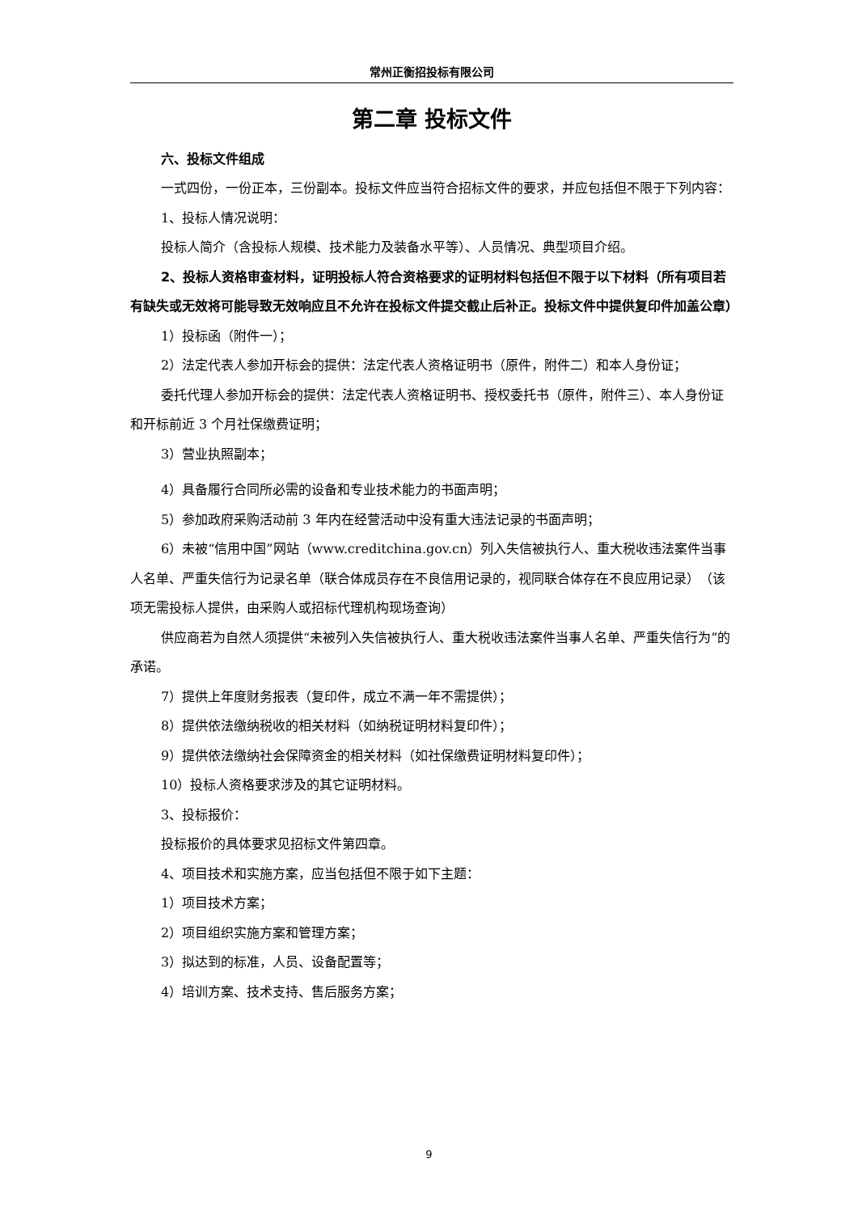常州正衡招投标有限公司
第二章 投标文件
六、投标文件组成
一式四份，一份正本，三份副本。投标文件应当符合招标文件的要求，并应包括但不限于下列内容：
1、投标人情况说明：
投标人简介（含投标人规模、技术能力及装备水平等）、人员情况、典型项目介绍。
2、投标人资格审查材料，证明投标人符合资格要求的证明材料包括但不限于以下材料（所有项目若有缺失或无效将可能导致无效响应且不允许在投标文件提交截止后补正。投标文件中提供复印件加盖公章）
1）投标函（附件一）；
2）法定代表人参加开标会的提供：法定代表人资格证明书（原件，附件二）和本人身份证；
委托代理人参加开标会的提供：法定代表人资格证明书、授权委托书（原件，附件三）、本人身份证和开标前近 3 个月社保缴费证明；
3）营业执照副本；
4）具备履行合同所必需的设备和专业技术能力的书面声明；
5）参加政府采购活动前 3 年内在经营活动中没有重大违法记录的书面声明；
6）未被“信用中国”网站（www.creditchina.gov.cn）列入失信被执行人、重大税收违法案件当事人名单、严重失信行为记录名单（联合体成员存在不良信用记录的，视同联合体存在不良应用记录）　（该项无需投标人提供，由采购人或招标代理机构现场查询）
供应商若为自然人须提供“未被列入失信被执行人、重大税收违法案件当事人名单、严重失信行为”的承诺。
7）提供上年度财务报表（复印件，成立不满一年不需提供）；
8）提供依法缴纳税收的相关材料（如纳税证明材料复印件）；
9）提供依法缴纳社会保障资金的相关材料（如社保缴费证明材料复印件）；
10）投标人资格要求涉及的其它证明材料。
3、投标报价：
投标报价的具体要求见招标文件第四章。
4、项目技术和实施方案，应当包括但不限于如下主题：
1）项目技术方案；
2）项目组织实施方案和管理方案；
3）拟达到的标准，人员、设备配置等；
4）培训方案、技术支持、售后服务方案；
9